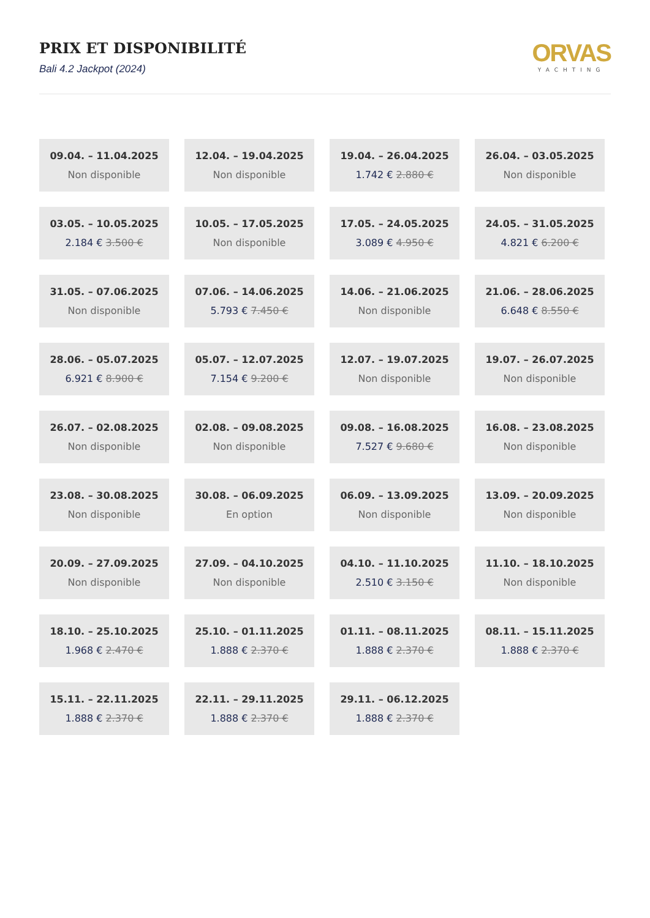PRIX ET DISPONIBILITÉ
Bali 4.2 Jackpot (2024)
ORVAS
YACHTING
| 09.04. – 11.04.2025 Non disponible | 12.04. – 19.04.2025 Non disponible | 19.04. – 26.04.2025 1.742 € 2.880 € | 26.04. – 03.05.2025 Non disponible |
| 03.05. – 10.05.2025 2.184 € 3.500 € | 10.05. – 17.05.2025 Non disponible | 17.05. – 24.05.2025 3.089 € 4.950 € | 24.05. – 31.05.2025 4.821 € 6.200 € |
| 31.05. – 07.06.2025 Non disponible | 07.06. – 14.06.2025 5.793 € 7.450 € | 14.06. – 21.06.2025 Non disponible | 21.06. – 28.06.2025 6.648 € 8.550 € |
| 28.06. – 05.07.2025 6.921 € 8.900 € | 05.07. – 12.07.2025 7.154 € 9.200 € | 12.07. – 19.07.2025 Non disponible | 19.07. – 26.07.2025 Non disponible |
| 26.07. – 02.08.2025 Non disponible | 02.08. – 09.08.2025 Non disponible | 09.08. – 16.08.2025 7.527 € 9.680 € | 16.08. – 23.08.2025 Non disponible |
| 23.08. – 30.08.2025 Non disponible | 30.08. – 06.09.2025 En option | 06.09. – 13.09.2025 Non disponible | 13.09. – 20.09.2025 Non disponible |
| 20.09. – 27.09.2025 Non disponible | 27.09. – 04.10.2025 Non disponible | 04.10. – 11.10.2025 2.510 € 3.150 € | 11.10. – 18.10.2025 Non disponible |
| 18.10. – 25.10.2025 1.968 € 2.470 € | 25.10. – 01.11.2025 1.888 € 2.370 € | 01.11. – 08.11.2025 1.888 € 2.370 € | 08.11. – 15.11.2025 1.888 € 2.370 € |
| 15.11. – 22.11.2025 1.888 € 2.370 € | 22.11. – 29.11.2025 1.888 € 2.370 € | 29.11. – 06.12.2025 1.888 € 2.370 € | |